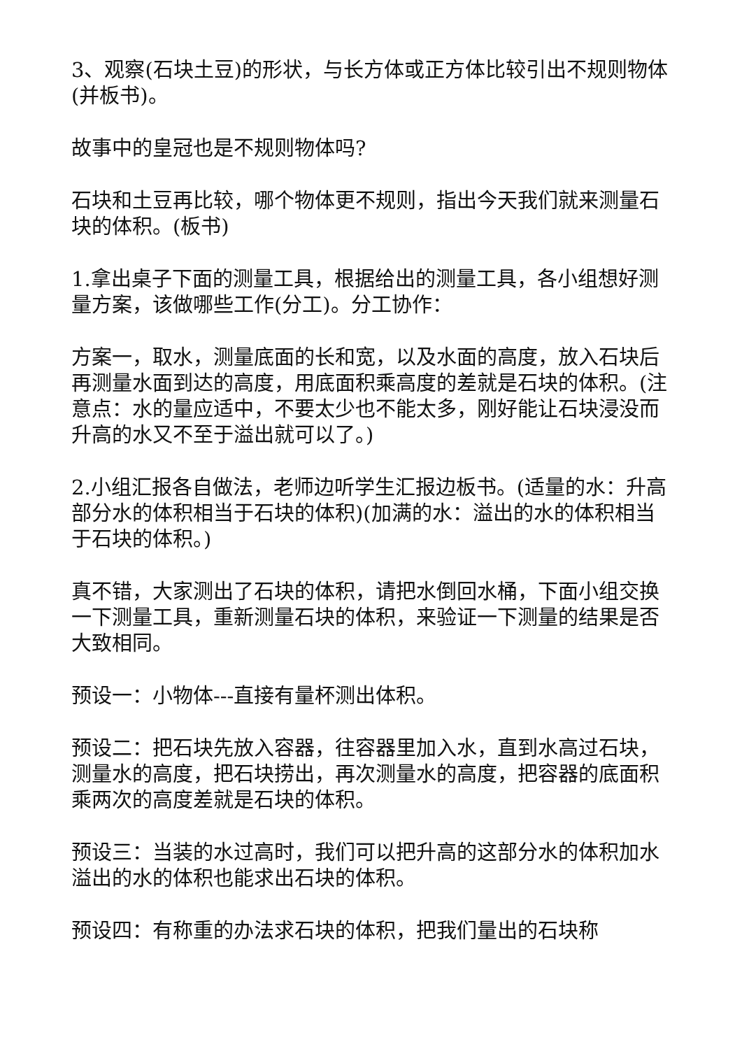3、观察(石块土豆)的形状，与长方体或正方体比较引出不规则物体(并板书)。
故事中的皇冠也是不规则物体吗?
石块和土豆再比较，哪个物体更不规则，指出今天我们就来测量石块的体积。(板书)
1.拿出桌子下面的测量工具，根据给出的测量工具，各小组想好测量方案，该做哪些工作(分工)。分工协作：
方案一，取水，测量底面的长和宽，以及水面的高度，放入石块后再测量水面到达的高度，用底面积乘高度的差就是石块的体积。(注意点：水的量应适中，不要太少也不能太多，刚好能让石块浸没而升高的水又不至于溢出就可以了。)
2.小组汇报各自做法，老师边听学生汇报边板书。(适量的水：升高部分水的体积相当于石块的体积)(加满的水：溢出的水的体积相当于石块的体积。)
真不错，大家测出了石块的体积，请把水倒回水桶，下面小组交换一下测量工具，重新测量石块的体积，来验证一下测量的结果是否大致相同。
预设一：小物体---直接有量杯测出体积。
预设二：把石块先放入容器，往容器里加入水，直到水高过石块，测量水的高度，把石块捞出，再次测量水的高度，把容器的底面积乘两次的高度差就是石块的体积。
预设三：当装的水过高时，我们可以把升高的这部分水的体积加水溢出的水的体积也能求出石块的体积。
预设四：有称重的办法求石块的体积，把我们量出的石块称